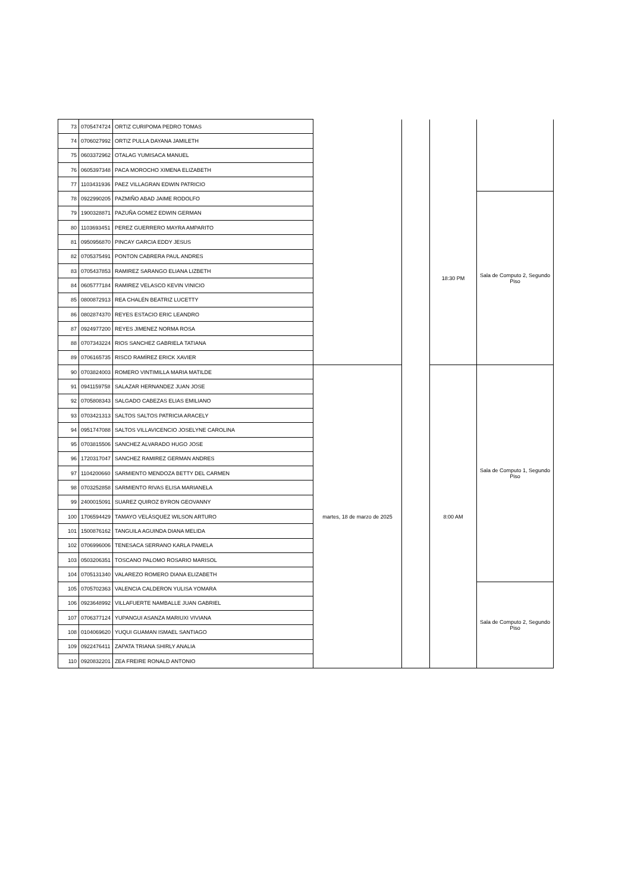| 73 | 0705474724 | ORTIZ CURIPOMA PEDRO TOMAS | | | | |
| 74 | 0706027992 | ORTIZ PULLA DAYANA JAMILETH | | | | |
| 75 | 0603372962 | OTALAG YUMISACA MANUEL | | | | |
| 76 | 0605397348 | PACA MOROCHO XIMENA ELIZABETH | | | | |
| 77 | 1103431936 | PAEZ VILLAGRAN EDWIN PATRICIO | | | | |
| 78 | 0922990205 | PAZMIÑO ABAD JAIME RODOLFO | | | 18:30 PM | Sala de Computo 2, Segundo Piso |
| 79 | 1900328871 | PAZUÑA GOMEZ EDWIN GERMAN | | | | |
| 80 | 1103693451 | PEREZ GUERRERO MAYRA AMPARITO | | | | |
| 81 | 0950956870 | PINCAY GARCIA EDDY JESUS | | | | |
| 82 | 0705375491 | PONTON CABRERA PAUL ANDRES | | | | |
| 83 | 0705437853 | RAMIREZ SARANGO ELIANA LIZBETH | | | | |
| 84 | 0605777184 | RAMIREZ VELASCO KEVIN VINICIO | | | | |
| 85 | 0800872913 | REA CHALÉN BEATRIZ LUCETTY | | | | |
| 86 | 0802874370 | REYES ESTACIO ERIC LEANDRO | | | | |
| 87 | 0924977200 | REYES JIMENEZ NORMA ROSA | | | | |
| 88 | 0707343224 | RIOS SANCHEZ GABRIELA TATIANA | | | | |
| 89 | 0706165735 | RISCO RAMÍREZ ERICK XAVIER | | | | |
| 90 | 0703824003 | ROMERO VINTIMILLA MARIA MATILDE | martes, 18 de marzo de 2025 | | 8:00 AM | Sala de Computo 1, Segundo Piso |
| 91 | 0941159758 | SALAZAR HERNANDEZ JUAN JOSE | | | | |
| 92 | 0705808343 | SALGADO CABEZAS ELIAS EMILIANO | | | | |
| 93 | 0703421313 | SALTOS SALTOS PATRICIA ARACELY | | | | |
| 94 | 0951747088 | SALTOS VILLAVICENCIO JOSELYNE CAROLINA | | | | |
| 95 | 0703815506 | SANCHEZ ALVARADO HUGO JOSE | | | | |
| 96 | 1720317047 | SANCHEZ RAMIREZ GERMAN ANDRES | | | | |
| 97 | 1104200660 | SARMIENTO MENDOZA BETTY DEL CARMEN | | | | |
| 98 | 0703252858 | SARMIENTO RIVAS ELISA MARIANELA | | | | |
| 99 | 2400015091 | SUAREZ QUIROZ BYRON GEOVANNY | | | | |
| 100 | 1706594429 | TAMAYO VELÁSQUEZ WILSON ARTURO | | | | |
| 101 | 1500876162 | TANGUILA AGUINDA DIANA MELIDA | | | | |
| 102 | 0706996006 | TENESACA SERRANO KARLA PAMELA | | | | |
| 103 | 0503206351 | TOSCANO PALOMO ROSARIO MARISOL | | | | |
| 104 | 0705131340 | VALAREZO ROMERO DIANA ELIZABETH | | | | |
| 105 | 0705702363 | VALENCIA CALDERON YULISA YOMARA | | | | Sala de Computo 2, Segundo Piso |
| 106 | 0923648992 | VILLAFUERTE NAMBALLE JUAN GABRIEL | | | | |
| 107 | 0706377124 | YUPANGUI ASANZA MARIUXI VIVIANA | | | | |
| 108 | 0104069620 | YUQUI GUAMAN ISMAEL SANTIAGO | | | | |
| 109 | 0922476411 | ZAPATA TRIANA SHIRLY ANALIA | | | | |
| 110 | 0920832201 | ZEA FREIRE RONALD ANTONIO | | | | |